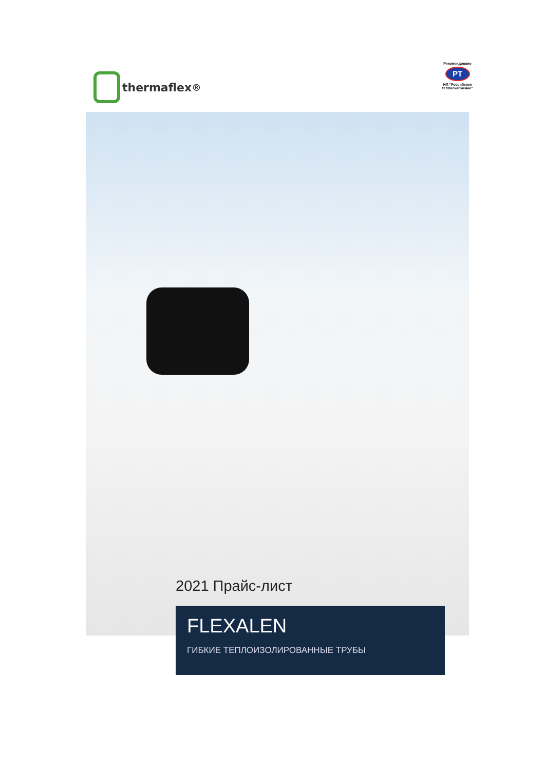thermaflex<sup>®</sup>
Рекомендовано
РТ
НП "Российское
теплоснабжение"
2021 Прайс-лист
FLEXALEN
ГИБКИЕ ТЕПЛОИЗОЛИРОВАННЫЕ ТРУБЫ